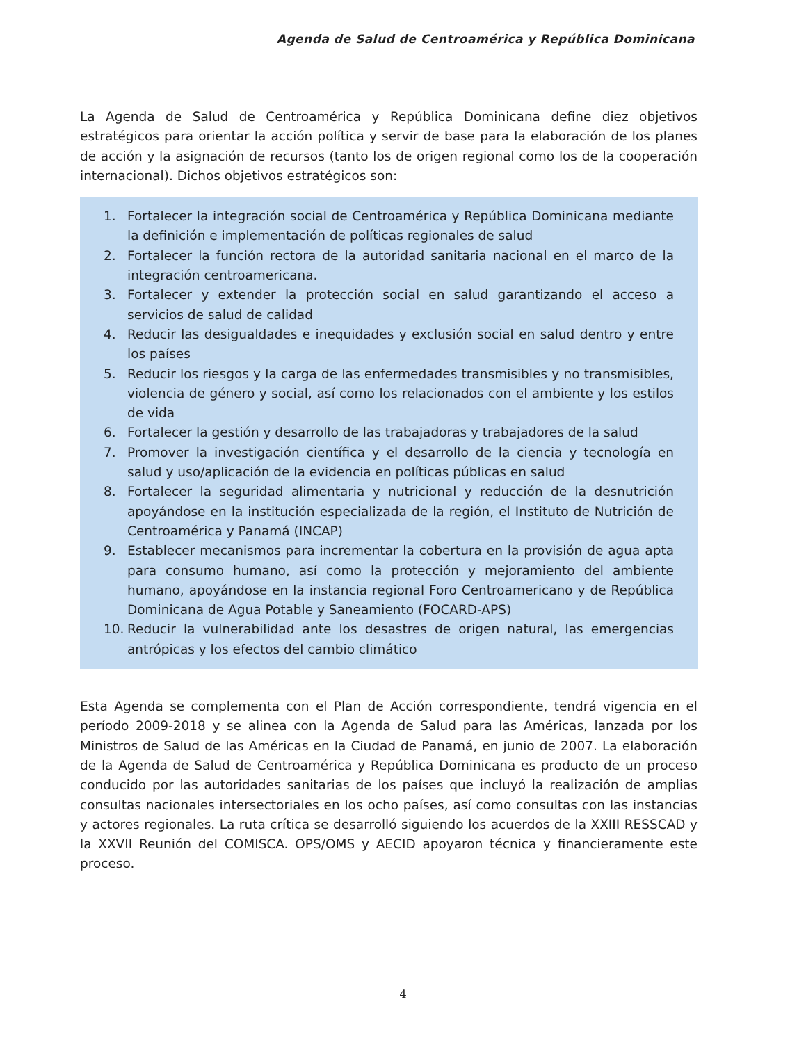Agenda de Salud de Centroamérica y República Dominicana
La Agenda de Salud de Centroamérica y República Dominicana define diez objetivos estratégicos para orientar la acción política y servir de base para la elaboración de los planes de acción y la asignación de recursos (tanto los de origen regional como los de la cooperación internacional). Dichos objetivos estratégicos son:
1. Fortalecer la integración social de Centroamérica y República Dominicana mediante la definición e implementación de políticas regionales de salud
2. Fortalecer la función rectora de la autoridad sanitaria nacional en el marco de la integración centroamericana.
3. Fortalecer y extender la protección social en salud garantizando el acceso a servicios de salud de calidad
4. Reducir las desigualdades e inequidades y exclusión social en salud dentro y entre los países
5. Reducir los riesgos y la carga de las enfermedades transmisibles y no transmisibles, violencia de género y social, así como los relacionados con el ambiente y los estilos de vida
6. Fortalecer la gestión y desarrollo de las trabajadoras y trabajadores de la salud
7. Promover la investigación científica y el desarrollo de la ciencia y tecnología en salud y uso/aplicación de la evidencia en políticas públicas en salud
8. Fortalecer la seguridad alimentaria y nutricional y reducción de la desnutrición apoyándose en la institución especializada de la región, el Instituto de Nutrición de Centroamérica y Panamá (INCAP)
9. Establecer mecanismos para incrementar la cobertura en la provisión de agua apta para consumo humano, así como la protección y mejoramiento del ambiente humano, apoyándose en la instancia regional Foro Centroamericano y de República Dominicana de Agua Potable y Saneamiento (FOCARD-APS)
10. Reducir la vulnerabilidad ante los desastres de origen natural, las emergencias antrópicas y los efectos del cambio climático
Esta Agenda se complementa con el Plan de Acción correspondiente, tendrá vigencia en el período 2009-2018 y se alinea con la Agenda de Salud para las Américas, lanzada por los Ministros de Salud de las Américas en la Ciudad de Panamá, en junio de 2007. La elaboración de la Agenda de Salud de Centroamérica y República Dominicana es producto de un proceso conducido por las autoridades sanitarias de los países que incluyó la realización de amplias consultas nacionales intersectoriales en los ocho países, así como consultas con las instancias y actores regionales. La ruta crítica se desarrolló siguiendo los acuerdos de la XXIII RESSCAD y la XXVII Reunión del COMISCA. OPS/OMS y AECID apoyaron técnica y financieramente este proceso.
4